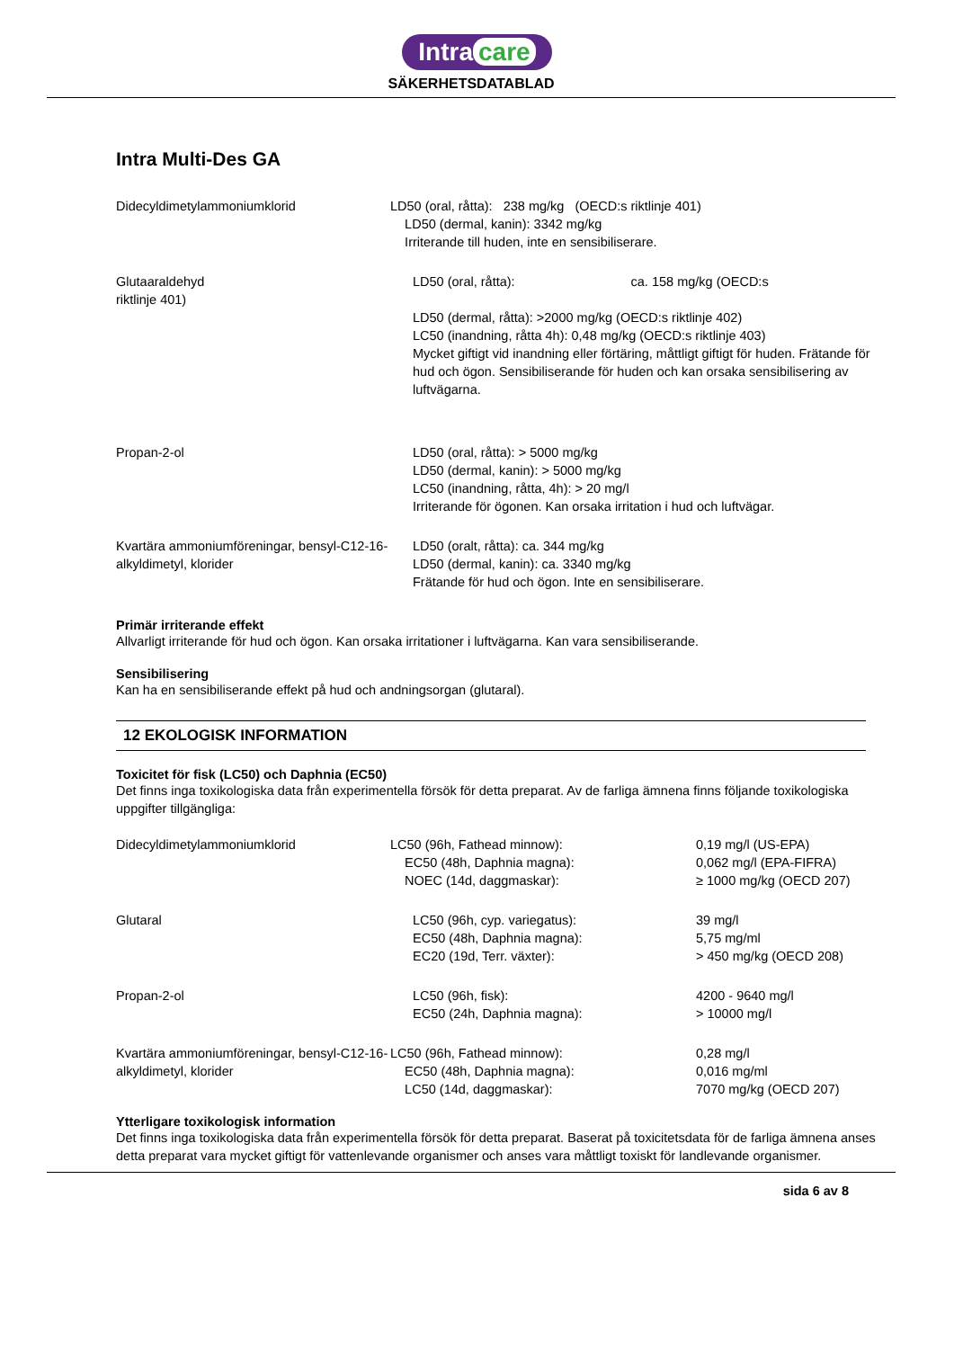Intra care
SÄKERHETSDATABLAD
Intra Multi-Des GA
| Didecyldimetylammoniumklorid | LD50 (oral, råtta): 238 mg/kg (OECD:s riktlinje 401) LD50 (dermal, kanin): 3342 mg/kg Irriterande till huden, inte en sensibiliserare. |
| Glutaaraldehyd riktlinje 401) | LD50 (oral, råtta): ca. 158 mg/kg (OECD:s LD50 (dermal, råtta): >2000 mg/kg (OECD:s riktlinje 402) LC50 (inandning, råtta 4h): 0,48 mg/kg (OECD:s riktlinje 403) Mycket giftigt vid inandning eller förtäring, måttligt giftigt för huden. Frätande för hud och ögon. Sensibiliserande för huden och kan orsaka sensibilisering av luftvägarna. |
| Propan-2-ol | LD50 (oral, råtta): > 5000 mg/kg LD50 (dermal, kanin): > 5000 mg/kg LC50 (inandning, råtta, 4h): > 20 mg/l Irriterande för ögonen. Kan orsaka irritation i hud och luftvägar. |
| Kvartära ammoniumföreningar, bensyl-C12-16-alkyldimetyl, klorider | LD50 (oralt, råtta): ca. 344 mg/kg LD50 (dermal, kanin): ca. 3340 mg/kg Frätande för hud och ögon. Inte en sensibiliserare. |
Primär irriterande effekt
Allvarligt irriterande för hud och ögon. Kan orsaka irritationer i luftvägarna. Kan vara sensibiliserande.
Sensibilisering
Kan ha en sensibiliserande effekt på hud och andningsorgan (glutaral).
12 EKOLOGISK INFORMATION
Toxicitet för fisk (LC50) och Daphnia (EC50)
Det finns inga toxikologiska data från experimentella försök för detta preparat. Av de farliga ämnena finns följande toxikologiska uppgifter tillgängliga:
| Didecyldimetylammoniumklorid | LC50 (96h, Fathead minnow): EC50 (48h, Daphnia magna): NOEC (14d, daggmaskar): | 0,19 mg/l (US-EPA) 0,062 mg/l (EPA-FIFRA) ≥ 1000 mg/kg (OECD 207) |
| Glutaral | LC50 (96h, cyp. variegatus): EC50 (48h, Daphnia magna): EC20 (19d, Terr. växter): | 39 mg/l 5,75 mg/ml > 450 mg/kg (OECD 208) |
| Propan-2-ol | LC50 (96h, fisk): EC50 (24h, Daphnia magna): | 4200 - 9640 mg/l > 10000 mg/l |
| Kvartära ammoniumföreningar, bensyl-C12-16-alkyldimetyl, klorider | LC50 (96h, Fathead minnow): EC50 (48h, Daphnia magna): LC50 (14d, daggmaskar): | 0,28 mg/l 0,016 mg/ml 7070 mg/kg (OECD 207) |
Ytterligare toxikologisk information
Det finns inga toxikologiska data från experimentella försök för detta preparat. Baserat på toxicitetsdata för de farliga ämnena anses detta preparat vara mycket giftigt för vattenlevande organismer och anses vara måttligt toxiskt för landlevande organismer.
sida 6 av 8